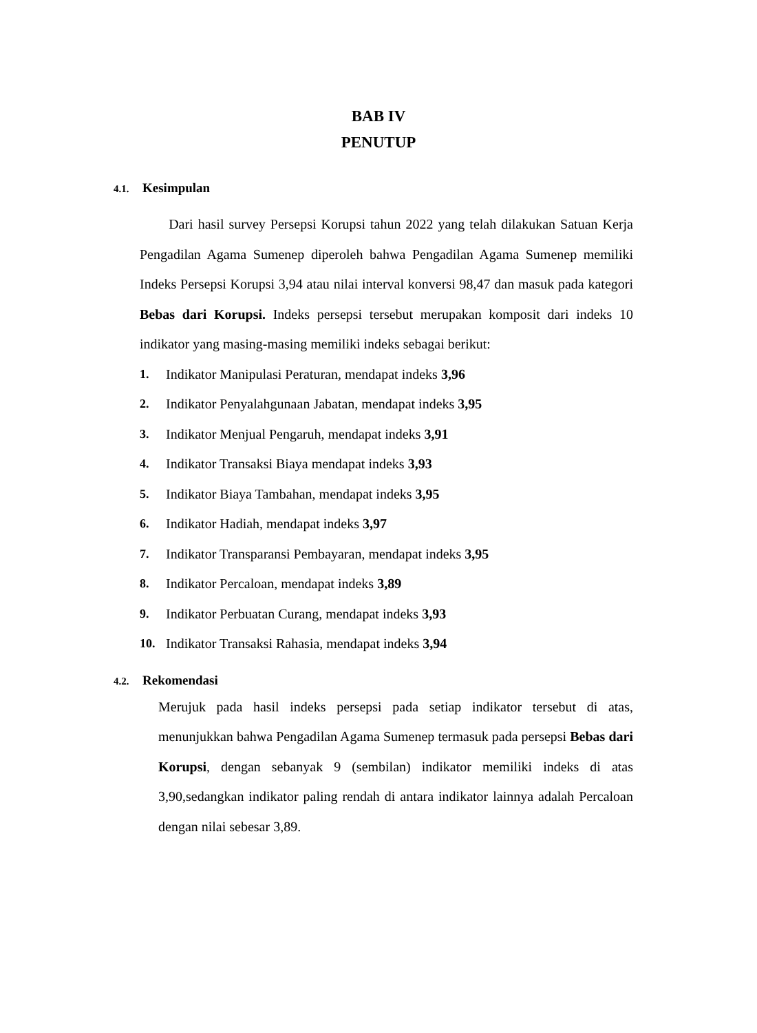BAB IV
PENUTUP
4.1. Kesimpulan
Dari hasil survey Persepsi Korupsi tahun 2022 yang telah dilakukan Satuan Kerja Pengadilan Agama Sumenep diperoleh bahwa Pengadilan Agama Sumenep memiliki Indeks Persepsi Korupsi 3,94 atau nilai interval konversi 98,47 dan masuk pada kategori Bebas dari Korupsi. Indeks persepsi tersebut merupakan komposit dari indeks 10 indikator yang masing-masing memiliki indeks sebagai berikut:
1. Indikator Manipulasi Peraturan, mendapat indeks 3,96
2. Indikator Penyalahgunaan Jabatan, mendapat indeks 3,95
3. Indikator Menjual Pengaruh, mendapat indeks 3,91
4. Indikator Transaksi Biaya mendapat indeks 3,93
5. Indikator Biaya Tambahan, mendapat indeks 3,95
6. Indikator Hadiah, mendapat indeks 3,97
7. Indikator Transparansi Pembayaran, mendapat indeks 3,95
8. Indikator Percaloan, mendapat indeks 3,89
9. Indikator Perbuatan Curang, mendapat indeks 3,93
10. Indikator Transaksi Rahasia, mendapat indeks 3,94
4.2. Rekomendasi
Merujuk pada hasil indeks persepsi pada setiap indikator tersebut di atas, menunjukkan bahwa Pengadilan Agama Sumenep termasuk pada persepsi Bebas dari Korupsi, dengan sebanyak 9 (sembilan) indikator memiliki indeks di atas 3,90,sedangkan indikator paling rendah di antara indikator lainnya adalah Percaloan dengan nilai sebesar 3,89.